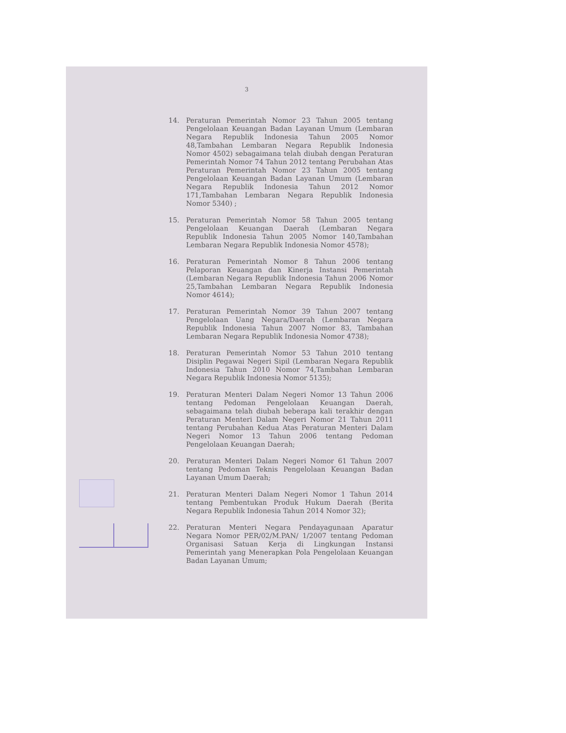3
14. Peraturan Pemerintah Nomor 23 Tahun 2005 tentang Pengelolaan Keuangan Badan Layanan Umum (Lembaran Negara Republik Indonesia Tahun 2005 Nomor 48,Tambahan Lembaran Negara Republik Indonesia Nomor 4502) sebagaimana telah diubah dengan Peraturan Pemerintah Nomor 74 Tahun 2012 tentang Perubahan Atas Peraturan Pemerintah Nomor 23 Tahun 2005 tentang Pengelolaan Keuangan Badan Layanan Umum (Lembaran Negara Republik Indonesia Tahun 2012 Nomor 171,Tambahan Lembaran Negara Republik Indonesia Nomor 5340) ;
15. Peraturan Pemerintah Nomor 58 Tahun 2005 tentang Pengelolaan Keuangan Daerah (Lembaran Negara Republik Indonesia Tahun 2005 Nomor 140,Tambahan Lembaran Negara Republik Indonesia Nomor 4578);
16. Peraturan Pemerintah Nomor 8 Tahun 2006 tentang Pelaporan Keuangan dan Kinerja Instansi Pemerintah (Lembaran Negara Republik Indonesia Tahun 2006 Nomor 25,Tambahan Lembaran Negara Republik Indonesia Nomor 4614);
17. Peraturan Pemerintah Nomor 39 Tahun 2007 tentang Pengelolaan Uang Negara/Daerah (Lembaran Negara Republik Indonesia Tahun 2007 Nomor 83, Tambahan Lembaran Negara Republik Indonesia Nomor 4738);
18. Peraturan Pemerintah Nomor 53 Tahun 2010 tentang Disiplin Pegawai Negeri Sipil (Lembaran Negara Republik Indonesia Tahun 2010 Nomor 74,Tambahan Lembaran Negara Republik Indonesia Nomor 5135);
19. Peraturan Menteri Dalam Negeri Nomor 13 Tahun 2006 tentang Pedoman Pengelolaan Keuangan Daerah, sebagaimana telah diubah beberapa kali terakhir dengan Peraturan Menteri Dalam Negeri Nomor 21 Tahun 2011 tentang Perubahan Kedua Atas Peraturan Menteri Dalam Negeri Nomor 13 Tahun 2006 tentang Pedoman Pengelolaan Keuangan Daerah;
20. Peraturan Menteri Dalam Negeri Nomor 61 Tahun 2007 tentang Pedoman Teknis Pengelolaan Keuangan Badan Layanan Umum Daerah;
21. Peraturan Menteri Dalam Negeri Nomor 1 Tahun 2014 tentang Pembentukan Produk Hukum Daerah (Berita Negara Republik Indonesia Tahun 2014 Nomor 32);
22. Peraturan Menteri Negara Pendayagunaan Aparatur Negara Nomor PER/02/M.PAN/ 1/2007 tentang Pedoman Organisasi Satuan Kerja di Lingkungan Instansi Pemerintah yang Menerapkan Pola Pengelolaan Keuangan Badan Layanan Umum;